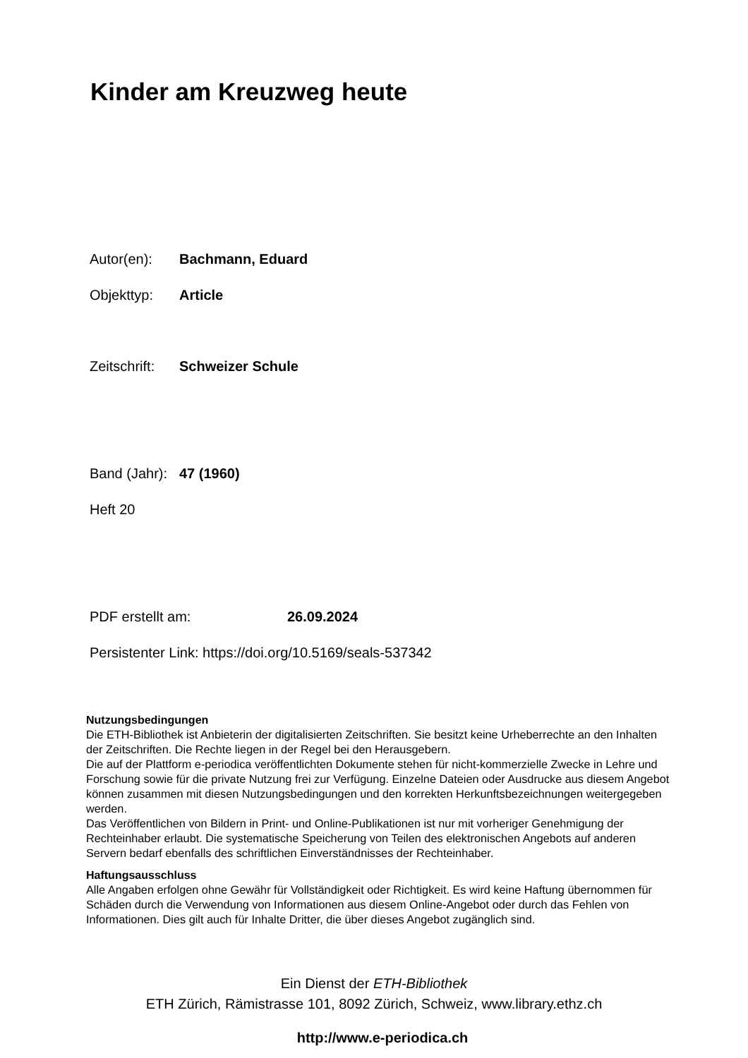Kinder am Kreuzweg heute
Autor(en): Bachmann, Eduard
Objekttyp: Article
Zeitschrift: Schweizer Schule
Band (Jahr): 47 (1960)
Heft 20
PDF erstellt am: 26.09.2024
Persistenter Link: https://doi.org/10.5169/seals-537342
Nutzungsbedingungen
Die ETH-Bibliothek ist Anbieterin der digitalisierten Zeitschriften. Sie besitzt keine Urheberrechte an den Inhalten der Zeitschriften. Die Rechte liegen in der Regel bei den Herausgebern.
Die auf der Plattform e-periodica veröffentlichten Dokumente stehen für nicht-kommerzielle Zwecke in Lehre und Forschung sowie für die private Nutzung frei zur Verfügung. Einzelne Dateien oder Ausdrucke aus diesem Angebot können zusammen mit diesen Nutzungsbedingungen und den korrekten Herkunftsbezeichnungen weitergegeben werden.
Das Veröffentlichen von Bildern in Print- und Online-Publikationen ist nur mit vorheriger Genehmigung der Rechteinhaber erlaubt. Die systematische Speicherung von Teilen des elektronischen Angebots auf anderen Servern bedarf ebenfalls des schriftlichen Einverständnisses der Rechteinhaber.
Haftungsausschluss
Alle Angaben erfolgen ohne Gewähr für Vollständigkeit oder Richtigkeit. Es wird keine Haftung übernommen für Schäden durch die Verwendung von Informationen aus diesem Online-Angebot oder durch das Fehlen von Informationen. Dies gilt auch für Inhalte Dritter, die über dieses Angebot zugänglich sind.
Ein Dienst der ETH-Bibliothek
ETH Zürich, Rämistrasse 101, 8092 Zürich, Schweiz, www.library.ethz.ch
http://www.e-periodica.ch